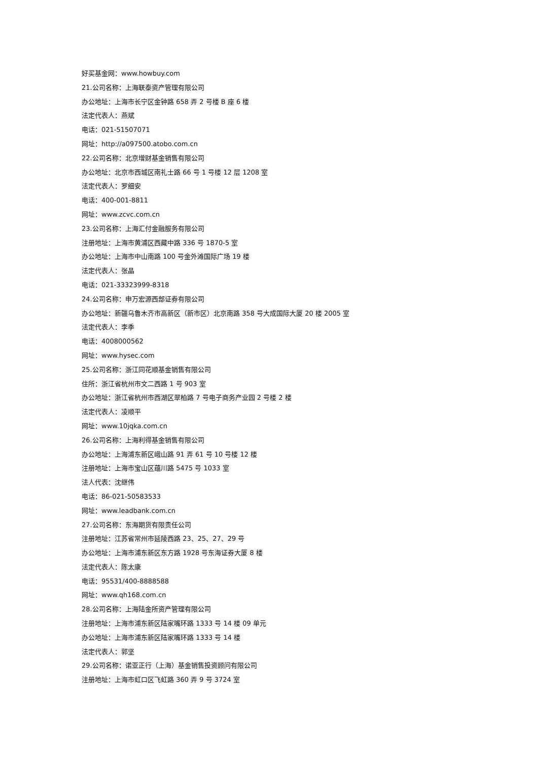好买基金网：www.howbuy.com
21.公司名称：上海联泰资产管理有限公司
办公地址：上海市长宁区金钟路 658 弄 2 号楼 B 座 6 楼
法定代表人：燕斌
电话：021-51507071
网址：http://a097500.atobo.com.cn
22.公司名称：北京增财基金销售有限公司
办公地址：北京市西城区南礼士路 66 号 1 号楼 12 层 1208 室
法定代表人：罗细安
电话：400-001-8811
网址：www.zcvc.com.cn
23.公司名称：上海汇付金融服务有限公司
注册地址：上海市黄浦区西藏中路 336 号 1870-5 室
办公地址：上海市中山南路 100 号金外滩国际广场 19 楼
法定代表人：张晶
电话：021-33323999-8318
24.公司名称：申万宏源西部证券有限公司
办公地址：新疆乌鲁木齐市高新区（新市区）北京南路 358 号大成国际大厦 20 楼 2005 室
法定代表人：李季
电话：4008000562
网址：www.hysec.com
25.公司名称：浙江同花顺基金销售有限公司
住所：浙江省杭州市文二西路 1 号 903 室
办公地址：浙江省杭州市西湖区翠柏路 7 号电子商务产业园 2 号楼 2 楼
法定代表人：凌顺平
网址：www.10jqka.com.cn
26.公司名称：上海利得基金销售有限公司
办公地址：上海浦东新区峨山路 91 弄 61 号 10 号楼 12 楼
注册地址：上海市宝山区蕴川路 5475 号 1033 室
法人代表：沈继伟
电话：86-021-50583533
网址：www.leadbank.com.cn
27.公司名称：东海期货有限责任公司
注册地址：江苏省常州市延陵西路 23、25、27、29 号
办公地址：上海市浦东新区东方路 1928 号东海证券大厦 8 楼
法定代表人：陈太康
电话：95531/400-8888588
网址：www.qh168.com.cn
28.公司名称：上海陆金所资产管理有限公司
注册地址：上海市浦东新区陆家嘴环路 1333 号 14 楼 09 单元
办公地址：上海市浦东新区陆家嘴环路 1333 号 14 楼
法定代表人：郭坚
29.公司名称：诺亚正行（上海）基金销售投资顾问有限公司
注册地址：上海市虹口区飞虹路 360 弄 9 号 3724 室